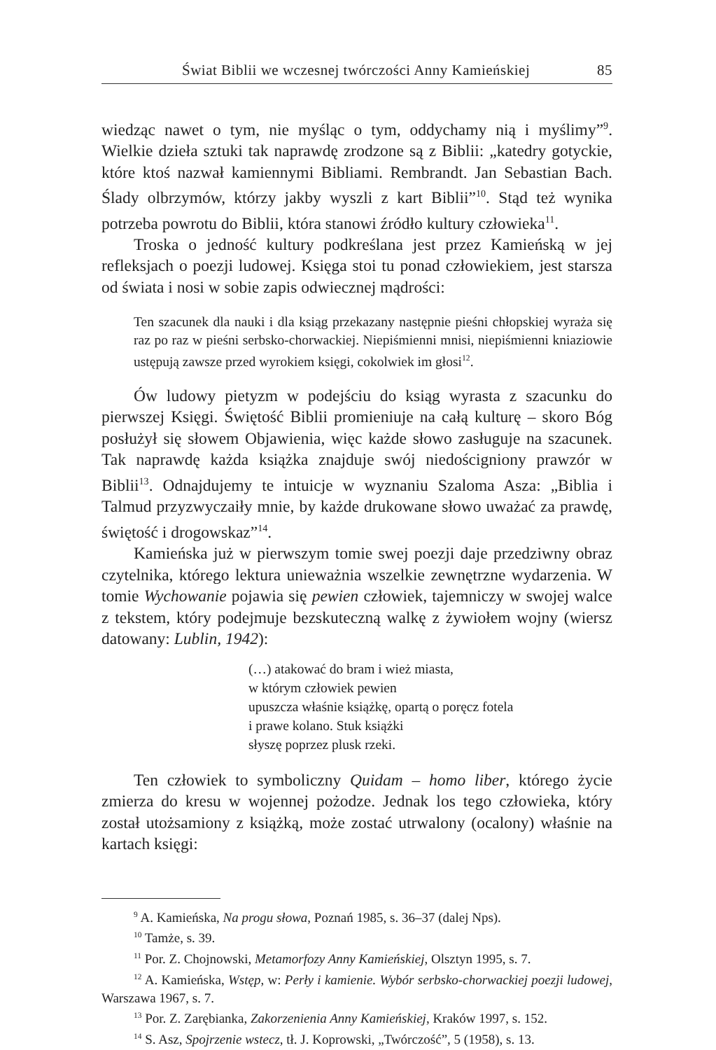Świat Biblii we wczesnej twórczości Anny Kamieńskiej 85
wiedząc nawet o tym, nie myśląc o tym, oddychamy nią i myślimy”<sup>9</sup>. Wielkie dzieła sztuki tak naprawdę zrodzone są z Biblii: „katedry gotyckie, które ktoś nazwał kamiennymi Bibliami. Rembrandt. Jan Sebastian Bach. Ślady olbrzymów, którzy jakby wyszli z kart Biblii”<sup>10</sup>. Stąd też wynika potrzeba powrotu do Biblii, która stanowi źródło kultury człowieka<sup>11</sup>.
Troska o jedność kultury podkreślana jest przez Kamieńską w jej refleksjach o poezji ludowej. Księga stoi tu ponad człowiekiem, jest starsza od świata i nosi w sobie zapis odwiecznej mądrości:
Ten szacunek dla nauki i dla ksiąg przekazany następnie pieśni chłopskiej wyraża się raz po raz w pieśni serbsko-chorwackiej. Niepiśmienni mnisi, niepiśmienni kniaziowie ustępują zawsze przed wyrokiem księgi, cokolwiek im głosi<sup>12</sup>.
Ów ludowy pietyzm w podejściu do ksiąg wyrasta z szacunku do pierwszej Księgi. Świętość Biblii promieniuje na całą kulturę – skoro Bóg posłużył się słowem Objawienia, więc każde słowo zasługuje na szacunek. Tak naprawdę każda książka znajduje swój niedościgniony prawzór w Biblii<sup>13</sup>. Odnajdujemy te intuicje w wyznaniu Szaloma Asza: „Biblia i Talmud przyzwyczaiły mnie, by każde drukowane słowo uważać za prawdę, świętość i drogowskaz”<sup>14</sup>.
Kamieńska już w pierwszym tomie swej poezji daje przedziwny obraz czytelnika, którego lektura unieważnia wszelkie zewnętrzne wydarzenia. W tomie Wychowanie pojawia się pewien człowiek, tajemniczy w swojej walce z tekstem, który podejmuje bezskuteczną walkę z żywiołem wojny (wiersz datowany: Lublin, 1942):
(…) atakować do bram i wież miasta,
w którym człowiek pewien
upuszcza właśnie książkę, opartą o poręcz fotela
i prawe kolano. Stuk książki
słyszę poprzez plusk rzeki.
Ten człowiek to symboliczny Quidam – homo liber, którego życie zmierza do kresu w wojennej pożodze. Jednak los tego człowieka, który został utożsamiony z książką, może zostać utrwalony (ocalony) właśnie na kartach księgi:
<sup>9</sup> A. Kamieńska, Na progu słowa, Poznań 1985, s. 36–37 (dalej Nps).
<sup>10</sup> Tamże, s. 39.
<sup>11</sup> Por. Z. Chojnowski, Metamorfozy Anny Kamieńskiej, Olsztyn 1995, s. 7.
<sup>12</sup> A. Kamieńska, Wstęp, w: Perły i kamienie. Wybór serbsko-chorwackiej poezji ludowej, Warszawa 1967, s. 7.
<sup>13</sup> Por. Z. Zarębianka, Zakorzenienia Anny Kamieńskiej, Kraków 1997, s. 152.
<sup>14</sup> S. Asz, Spojrzenie wstecz, tł. J. Koprowski, „Twórczość”, 5 (1958), s. 13.